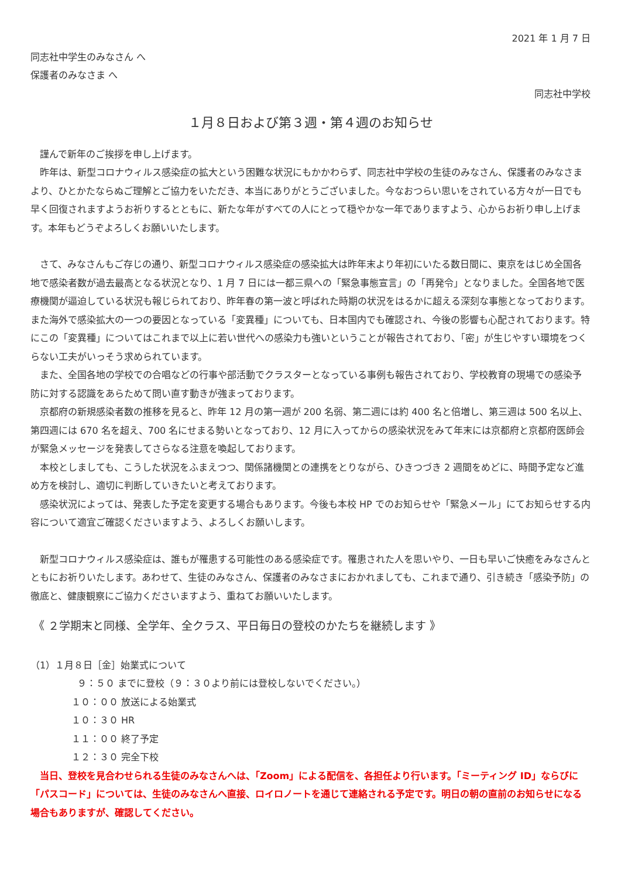2021 年 1 月 7 日
同志社中学生のみなさん へ
保護者のみなさま へ
同志社中学校
１月８日および第３週・第４週のお知らせ
謹んで新年のご挨拶を申し上げます。
昨年は、新型コロナウィルス感染症の拡大という困難な状況にもかかわらず、同志社中学校の生徒のみなさん、保護者のみなさまより、ひとかたならぬご理解とご協力をいただき、本当にありがとうございました。今なおつらい思いをされている方々が一日でも早く回復されますようお祈りするとともに、新たな年がすべての人にとって穏やかな一年でありますよう、心からお祈り申し上げます。本年もどうぞよろしくお願いいたします。
さて、みなさんもご存じの通り、新型コロナウィルス感染症の感染拡大は昨年末より年初にいたる数日間に、東京をはじめ全国各地で感染者数が過去最高となる状況となり、1 月 7 日には一都三県への「緊急事態宣言」の「再発令」となりました。全国各地で医療機関が逼迫している状況も報じられており、昨年春の第一波と呼ばれた時期の状況をはるかに超える深刻な事態となっております。また海外で感染拡大の一つの要因となっている「変異種」についても、日本国内でも確認され、今後の影響も心配されております。特にこの「変異種」についてはこれまで以上に若い世代への感染力も強いということが報告されており、「密」が生じやすい環境をつくらない工夫がいっそう求められています。
また、全国各地の学校での合唱などの行事や部活動でクラスターとなっている事例も報告されており、学校教育の現場での感染予防に対する認識をあらためて問い直す動きが強まっております。
京都府の新規感染者数の推移を見ると、昨年 12 月の第一週が 200 名弱、第二週には約 400 名と倍増し、第三週は 500 名以上、第四週には 670 名を超え、700 名にせまる勢いとなっており、12 月に入ってからの感染状況をみて年末には京都府と京都府医師会が緊急メッセージを発表してさらなる注意を喚起しております。
本校としましても、こうした状況をふまえつつ、関係諸機関との連携をとりながら、ひきつづき 2 週間をめどに、時間予定など進め方を検討し、適切に判断していきたいと考えております。
感染状況によっては、発表した予定を変更する場合もあります。今後も本校 HP でのお知らせや「緊急メール」にてお知らせする内容について適宜ご確認くださいますよう、よろしくお願いします。
新型コロナウィルス感染症は、誰もが罹患する可能性のある感染症です。罹患された人を思いやり、一日も早いご快癒をみなさんとともにお祈りいたします。あわせて、生徒のみなさん、保護者のみなさまにおかれましても、これまで通り、引き続き「感染予防」の徹底と、健康観察にご協力くださいますよう、重ねてお願いいたします。
《 ２学期末と同様、全学年、全クラス、平日毎日の登校のかたちを継続します 》
（1）１月８日［金］始業式について
９：５０ までに登校（９：３０より前には登校しないでください。）
１０：００ 放送による始業式
１０：３０ HR
１１：００ 終了予定
１２：３０ 完全下校
当日、登校を見合わせられる生徒のみなさんへは、「Zoom」による配信を、各担任より行います。「ミーティング ID」ならびに「パスコード」については、生徒のみなさんへ直接、ロイロノートを通じて連絡される予定です。明日の朝の直前のお知らせになる場合もありますが、確認してください。